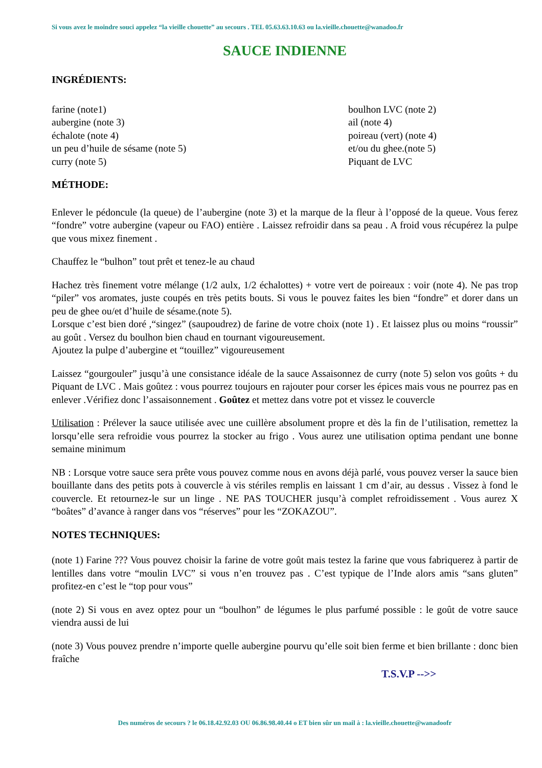Si vous avez le moindre souci appelez “la vieille chouette” au secours . TEL 05.63.63.10.63 ou la.vieille.chouette@wanadoo.fr
SAUCE INDIENNE
INGRÉDIENTS:
farine (note1)
aubergine (note 3)
échalote (note 4)
un peu d’huile de sésame (note 5)
curry (note 5)
boulhon LVC (note 2)
ail (note 4)
poireau (vert) (note 4)
et/ou du ghee.(note 5)
Piquant de LVC
MÉTHODE:
Enlever le pédoncule (la queue) de l’aubergine (note 3) et la marque de la fleur à l’opposé de la queue. Vous ferez “fondre” votre aubergine (vapeur ou FAO) entière . Laissez refroidir dans sa peau . A froid vous récupérez la pulpe que vous mixez finement .
Chauffez le “bulhon” tout prêt et tenez-le au chaud
Hachez très finement votre mélange (1/2 aulx, 1/2 échalottes) + votre vert de poireaux : voir (note 4). Ne pas trop “piler” vos aromates, juste coupés en très petits bouts. Si vous le pouvez faites les bien “fondre” et dorer dans un peu de ghee ou/et d’huile de sésame.(note 5).
Lorsque c’est bien doré ,“singez” (saupoudrez) de farine de votre choix (note 1) . Et laissez plus ou moins “roussir” au goût . Versez du boulhon bien chaud en tournant vigoureusement.
Ajoutez la pulpe d’aubergine et “touillez” vigoureusement
Laissez “gourgouler” jusqu’à une consistance idéale de la sauce Assaisonnez de curry (note 5) selon vos goûts + du Piquant de LVC . Mais goûtez : vous pourrez toujours en rajouter pour corser les épices mais vous ne pourrez pas en enlever .Vérifiez donc l’assaisonnement . Goûtez et mettez dans votre pot et vissez le couvercle
Utilisation : Prélever la sauce utilisée avec une cuillère absolument propre et dès la fin de l’utilisation, remettez la lorsqu’elle sera refroidie vous pourrez la stocker au frigo . Vous aurez une utilisation optima pendant une bonne semaine minimum
NB : Lorsque votre sauce sera prête vous pouvez comme nous en avons déjà parlé, vous pouvez verser la sauce bien bouillante dans des petits pots à couvercle à vis stériles remplis en laissant 1 cm d’air, au dessus . Vissez à fond le couvercle. Et retournez-le sur un linge . NE PAS TOUCHER jusqu’à complet refroidissement . Vous aurez X “boâtes” d’avance à ranger dans vos “réserves” pour les “ZOKAZOU”.
NOTES TECHNIQUES:
(note 1) Farine ??? Vous pouvez choisir la farine de votre goût mais testez la farine que vous fabriquerez à partir de lentilles dans votre “moulin LVC” si vous n’en trouvez pas . C’est typique de l’Inde alors amis “sans gluten” profitez-en c’est le “top pour vous”
(note 2) Si vous en avez optez pour un “boulhon” de légumes le plus parfumé possible : le goût de votre sauce viendra aussi de lui
(note 3) Vous pouvez prendre n’importe quelle aubergine pourvu qu’elle soit bien ferme et bien brillante : donc bien fraîche
T.S.V.P -->>
Des numéros de secours ? le 06.18.42.92.03 OU 06.86.98.40.44 o ET bien sûr un mail à : la.vieille.chouette@wanadoofr